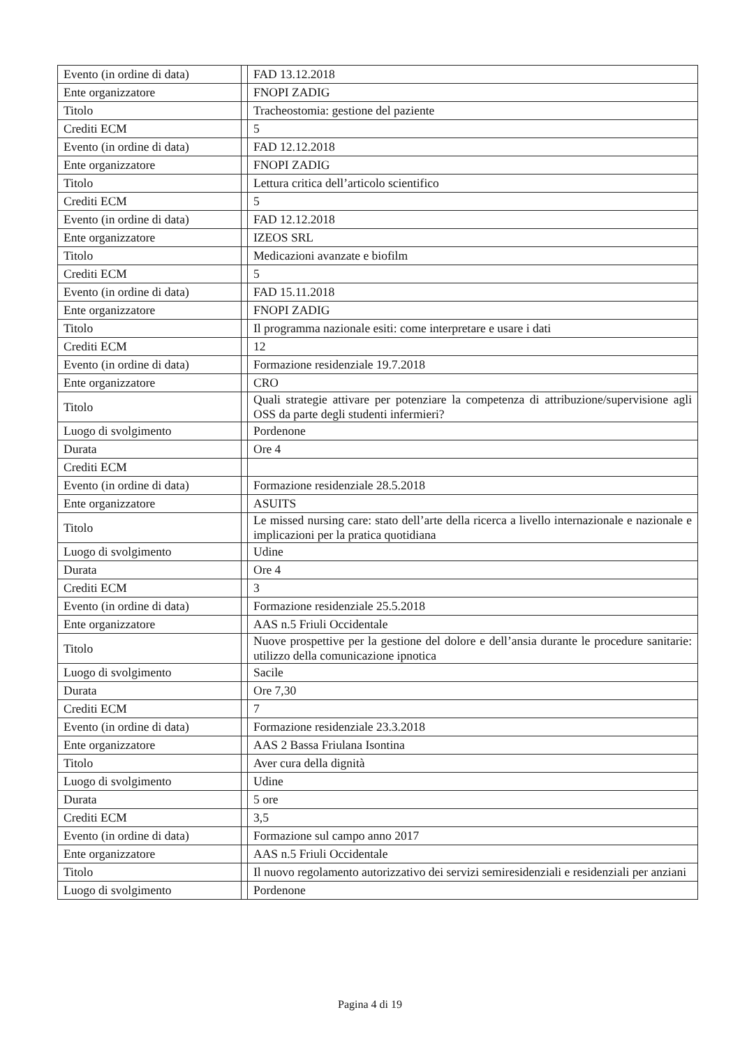| Evento (in ordine di data) | | FAD 13.12.2018 |
| Ente organizzatore | | FNOPI ZADIG |
| Titolo | | Tracheostomia: gestione del paziente |
| Crediti ECM | | 5 |
| Evento (in ordine di data) | | FAD 12.12.2018 |
| Ente organizzatore | | FNOPI ZADIG |
| Titolo | | Lettura critica dell’articolo scientifico |
| Crediti ECM | | 5 |
| Evento (in ordine di data) | | FAD 12.12.2018 |
| Ente organizzatore | | IZEOS SRL |
| Titolo | | Medicazioni avanzate e biofilm |
| Crediti ECM | | 5 |
| Evento (in ordine di data) | | FAD 15.11.2018 |
| Ente organizzatore | | FNOPI ZADIG |
| Titolo | | Il programma nazionale esiti: come interpretare e usare i dati |
| Crediti ECM | | 12 |
| Evento (in ordine di data) | | Formazione residenziale 19.7.2018 |
| Ente organizzatore | | CRO |
| Titolo | | Quali strategie attivare per potenziare la competenza di attribuzione/supervisione agli OSS da parte degli studenti infermieri? |
| Luogo di svolgimento | | Pordenone |
| Durata | | Ore 4 |
| Crediti ECM | | |
| Evento (in ordine di data) | | Formazione residenziale 28.5.2018 |
| Ente organizzatore | | ASUITS |
| Titolo | | Le missed nursing care: stato dell’arte della ricerca a livello internazionale e nazionale e implicazioni per la pratica quotidiana |
| Luogo di svolgimento | | Udine |
| Durata | | Ore 4 |
| Crediti ECM | | 3 |
| Evento (in ordine di data) | | Formazione residenziale 25.5.2018 |
| Ente organizzatore | | AAS n.5 Friuli Occidentale |
| Titolo | | Nuove prospettive per la gestione del dolore e dell’ansia durante le procedure sanitarie: utilizzo della comunicazione ipnotica |
| Luogo di svolgimento | | Sacile |
| Durata | | Ore 7,30 |
| Crediti ECM | | 7 |
| Evento (in ordine di data) | | Formazione residenziale 23.3.2018 |
| Ente organizzatore | | AAS 2 Bassa Friulana Isontina |
| Titolo | | Aver cura della dignità |
| Luogo di svolgimento | | Udine |
| Durata | | 5 ore |
| Crediti ECM | | 3,5 |
| Evento (in ordine di data) | | Formazione sul campo anno 2017 |
| Ente organizzatore | | AAS n.5 Friuli Occidentale |
| Titolo | | Il nuovo regolamento autorizzativo dei servizi semiresidenziali e residenziali per anziani |
| Luogo di svolgimento | | Pordenone |
Pagina 4 di 19